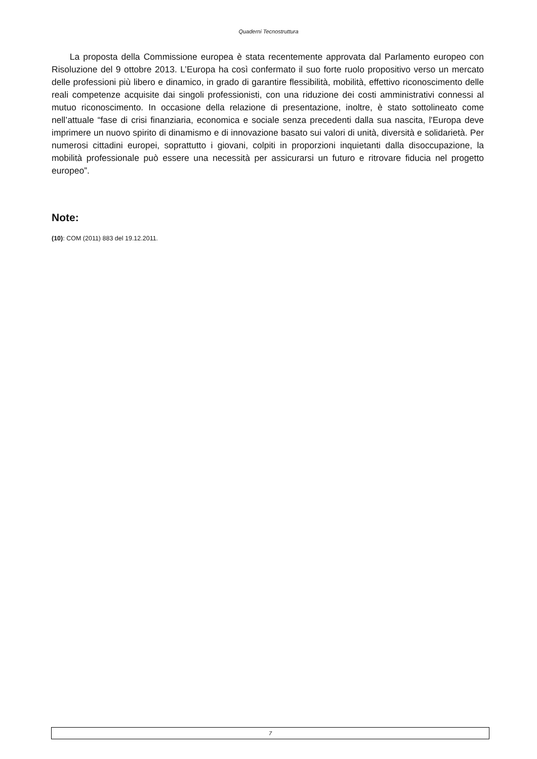Quaderni Tecnostruttura
La proposta della Commissione europea è stata recentemente approvata dal Parlamento europeo con Risoluzione del 9 ottobre 2013. L’Europa ha così confermato il suo forte ruolo propositivo verso un mercato delle professioni più libero e dinamico, in grado di garantire flessibilità, mobilità, effettivo riconoscimento delle reali competenze acquisite dai singoli professionisti, con una riduzione dei costi amministrativi connessi al mutuo riconoscimento. In occasione della relazione di presentazione, inoltre, è stato sottolineato come nell’attuale “fase di crisi finanziaria, economica e sociale senza precedenti dalla sua nascita, l'Europa deve imprimere un nuovo spirito di dinamismo e di innovazione basato sui valori di unità, diversità e solidarietà. Per numerosi cittadini europei, soprattutto i giovani, colpiti in proporzioni inquietanti dalla disoccupazione, la mobilità professionale può essere una necessità per assicurarsi un futuro e ritrovare fiducia nel progetto europeo”.
Note:
(10): COM (2011) 883 del 19.12.2011.
7